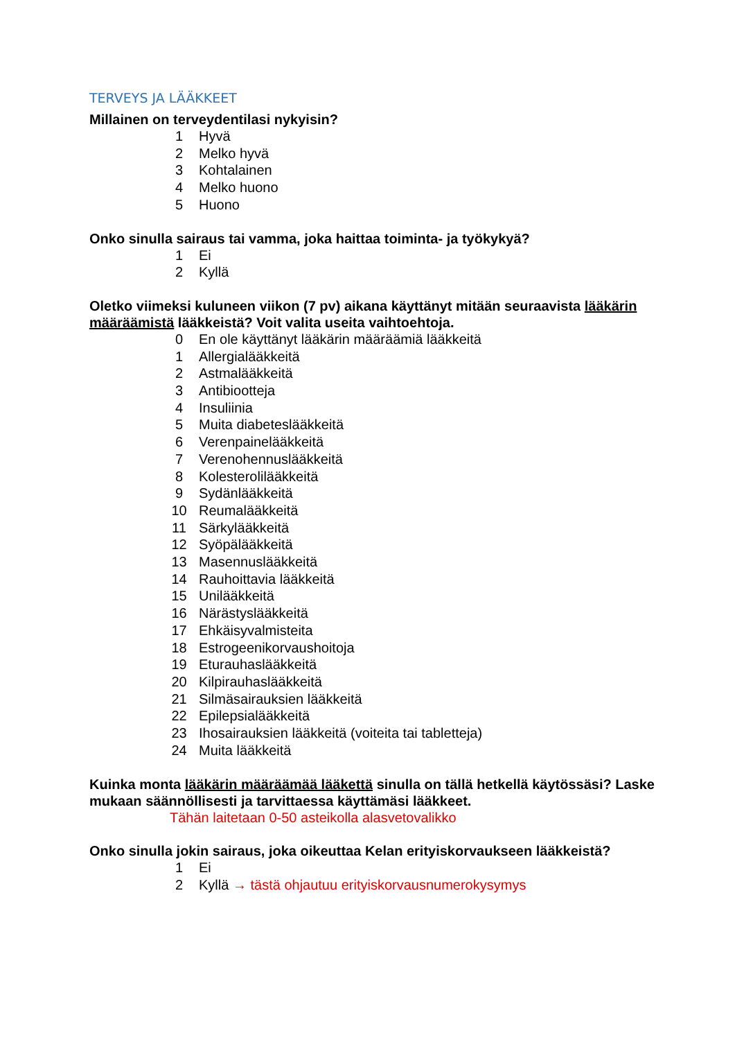TERVEYS JA LÄÄKKEET
Millainen on terveydentilasi nykyisin?
1 Hyvä
2 Melko hyvä
3 Kohtalainen
4 Melko huono
5 Huono
Onko sinulla sairaus tai vamma, joka haittaa toiminta- ja työkykyä?
1 Ei
2 Kyllä
Oletko viimeksi kuluneen viikon (7 pv) aikana käyttänyt mitään seuraavista lääkärin määräämistä lääkkeistä? Voit valita useita vaihtoehtoja.
0 En ole käyttänyt lääkärin määräämiä lääkkeitä
1 Allergialääkkeitä
2 Astmalääkkeitä
3 Antibiootteja
4 Insuliinia
5 Muita diabeteslääkkeitä
6 Verenpainelääkkeitä
7 Verenohennuslääkkeitä
8 Kolesterolilääkkeitä
9 Sydänlääkkeitä
10 Reumalääkkeitä
11 Särkylääkkeitä
12 Syöpälääkkeitä
13 Masennuslääkkeitä
14 Rauhoittavia lääkkeitä
15 Unilääkkeitä
16 Närästyslääkkeitä
17 Ehkäisyvalmisteita
18 Estrogeenikorvaushoitoja
19 Eturauhaslääkkeitä
20 Kilpirauhaslääkkeitä
21 Silmäsairauksien lääkkeitä
22 Epilepsialääkkeitä
23 Ihosairauksien lääkkeitä (voiteita tai tabletteja)
24 Muita lääkkeitä
Kuinka monta lääkärin määräämää lääkettä sinulla on tällä hetkellä käytössäsi? Laske mukaan säännöllisesti ja tarvittaessa käyttämäsi lääkkeet.
Tähän laitetaan 0-50 asteikolla alasvetovalikko
Onko sinulla jokin sairaus, joka oikeuttaa Kelan erityiskorvaukseen lääkkeistä?
1 Ei
2 Kyllä → tästä ohjautuu erityiskorvausnumerokysymys